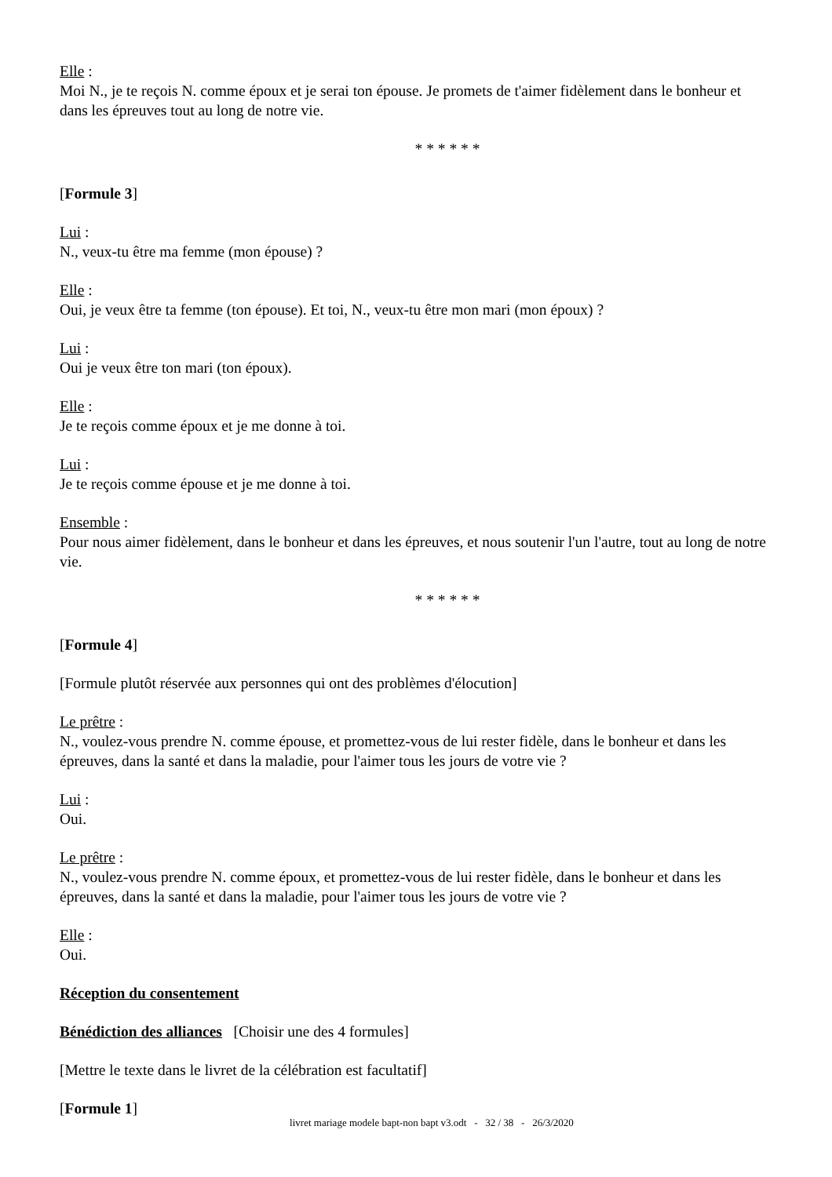Elle :
Moi N., je te reçois N. comme époux et je serai ton épouse. Je promets de t'aimer fidèlement dans le bonheur et dans les épreuves tout au long de notre vie.
* * * * * *
[Formule 3]
Lui :
N., veux-tu être ma femme (mon épouse) ?
Elle :
Oui, je veux être ta femme (ton épouse). Et toi, N., veux-tu être mon mari (mon époux) ?
Lui :
Oui je veux être ton mari (ton époux).
Elle :
Je te reçois comme époux et je me donne à toi.
Lui :
Je te reçois comme épouse et je me donne à toi.
Ensemble :
Pour nous aimer fidèlement, dans le bonheur et dans les épreuves, et nous soutenir l'un l'autre, tout au long de notre vie.
* * * * * *
[Formule 4]
[Formule plutôt réservée aux personnes qui ont des problèmes d'élocution]
Le prêtre :
N., voulez-vous prendre N. comme épouse, et promettez-vous de lui rester fidèle, dans le bonheur et dans les épreuves, dans la santé et dans la maladie, pour l'aimer tous les jours de votre vie ?
Lui :
Oui.
Le prêtre :
N., voulez-vous prendre N. comme époux, et promettez-vous de lui rester fidèle, dans le bonheur et dans les épreuves, dans la santé et dans la maladie, pour l'aimer tous les jours de votre vie ?
Elle :
Oui.
Réception du consentement
Bénédiction des alliances [Choisir une des 4 formules]
[Mettre le texte dans le livret de la célébration est facultatif]
[Formule 1]
livret mariage modele bapt-non bapt v3.odt - 32 / 38 - 26/3/2020